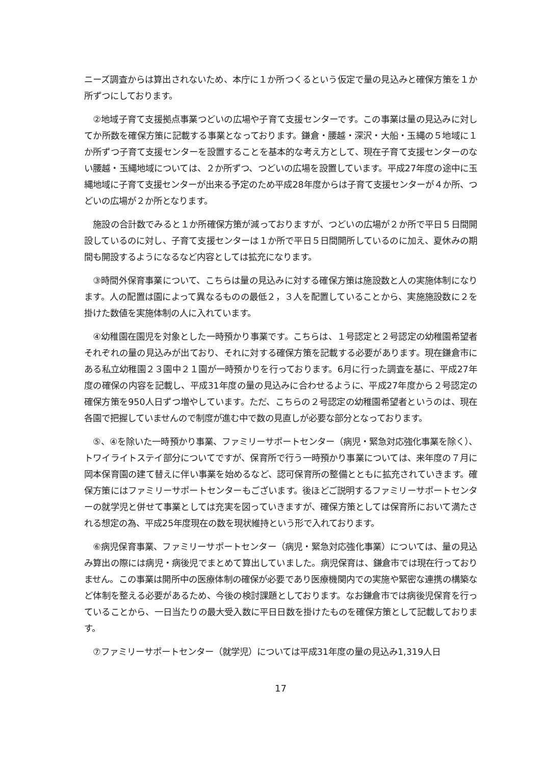ニーズ調査からは算出されないため、本庁に１か所つくるという仮定で量の見込みと確保方策を１か所ずつにしております。
　②地域子育て支援拠点事業つどいの広場や子育て支援センターです。この事業は量の見込みに対してか所数を確保方策に記載する事業となっております。鎌倉・腰越・深沢・大船・玉縄の５地域に１か所ずつ子育て支援センターを設置することを基本的な考え方として、現在子育て支援センターのない腰越・玉縄地域については、２か所ずつ、つどいの広場を設置しています。平成27年度の途中に玉縄地域に子育て支援センターが出来る予定のため平成28年度からは子育て支援センターが４か所、つどいの広場が２か所となります。
　施設の合計数でみると１か所確保方策が減っておりますが、つどいの広場が２か所で平日５日間開設しているのに対し、子育て支援センターは１か所で平日５日間開所しているのに加え、夏休みの期間も開設するようになるなど内容としては拡充になります。
　③時間外保育事業について、こちらは量の見込みに対する確保方策は施設数と人の実施体制になります。人の配置は園によって異なるものの最低２，３人を配置していることから、実施施設数に２を掛けた数値を実施体制の人に入れています。
　④幼稚園在園児を対象とした一時預かり事業です。こちらは、１号認定と２号認定の幼稚園希望者それぞれの量の見込みが出ており、それに対する確保方策を記載する必要があります。現在鎌倉市にある私立幼稚園２３園中２１園が一時預かりを行っております。6月に行った調査を基に、平成27年度の確保の内容を記載し、平成31年度の量の見込みに合わせるように、平成27年度から２号認定の確保方策を950人日ずつ増やしています。ただ、こちらの２号認定の幼稚園希望者というのは、現在各園で把握していませんので制度が進む中で数の見直しが必要な部分となっております。
　⑤、④を除いた一時預かり事業、ファミリーサポートセンター（病児・緊急対応強化事業を除く）、トワイライトステイ部分についてですが、保育所で行う一時預かり事業については、来年度の７月に岡本保育園の建て替えに伴い事業を始めるなど、認可保育所の整備とともに拡充されていきます。確保方策にはファミリーサポートセンターもございます。後ほどご説明するファミリーサポートセンターの就学児と併せて事業としては充実を図っていきますが、確保方策としては保育所において満たされる想定の為、平成25年度現在の数を現状維持という形で入れております。
　⑥病児保育事業、ファミリーサポートセンター（病児・緊急対応強化事業）については、量の見込み算出の際には病児・病後児でまとめて算出していました。病児保育は、鎌倉市では現在行っておりません。この事業は開所中の医療体制の確保が必要であり医療機関内での実施や緊密な連携の構築など体制を整える必要があるため、今後の検討課題としております。なお鎌倉市では病後児保育を行っていることから、一日当たりの最大受入数に平日日数を掛けたものを確保方策として記載しております。
　⑦ファミリーサポートセンター（就学児）については平成31年度の量の見込み1,319人日
17